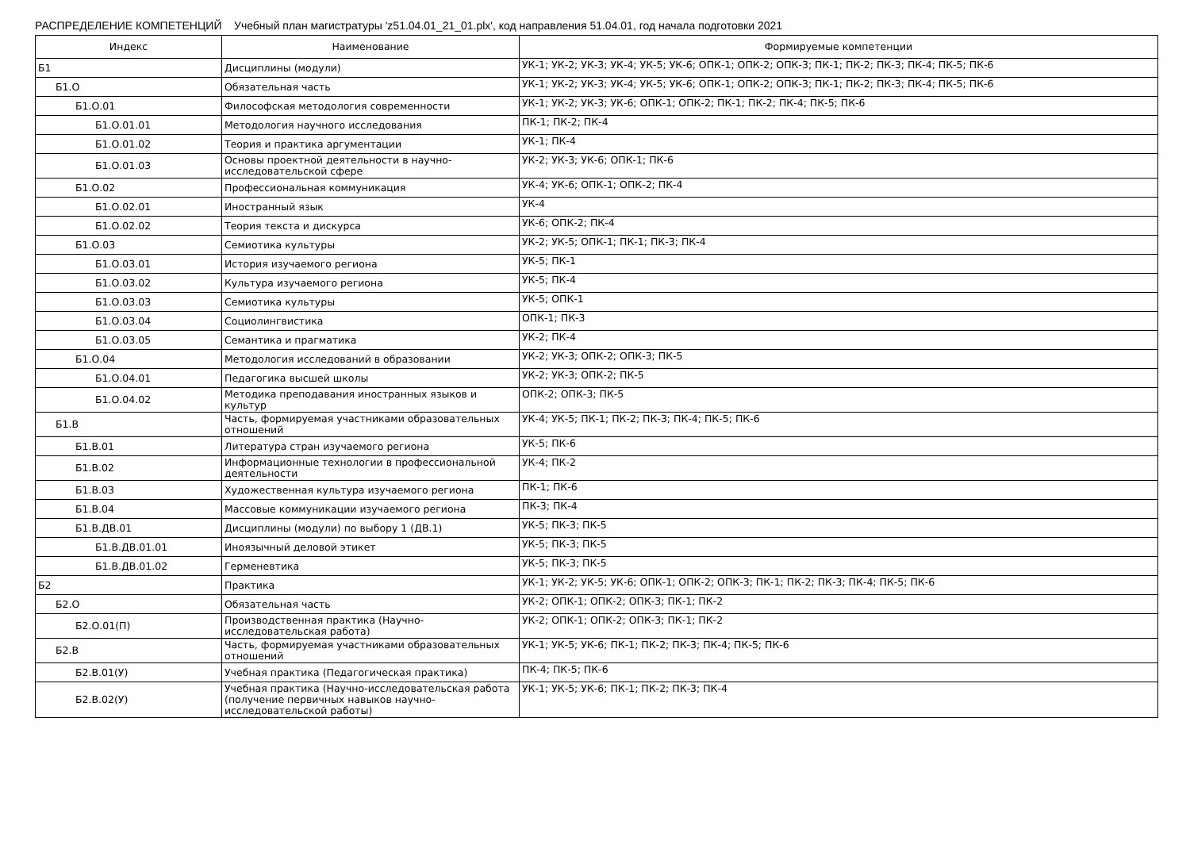РАСПРЕДЕЛЕНИЕ КОМПЕТЕНЦИЙ Учебный план магистратуры 'z51.04.01_21_01.plx', код направления 51.04.01, год начала подготовки 2021
| Индекс | Наименование | Формируемые компетенции |
| --- | --- | --- |
| Б1 | Дисциплины (модули) | УК-1; УК-2; УК-3; УК-4; УК-5; УК-6; ОПК-1; ОПК-2; ОПК-3; ПК-1; ПК-2; ПК-3; ПК-4; ПК-5; ПК-6 |
| Б1.О | Обязательная часть | УК-1; УК-2; УК-3; УК-4; УК-5; УК-6; ОПК-1; ОПК-2; ОПК-3; ПК-1; ПК-2; ПК-3; ПК-4; ПК-5; ПК-6 |
| Б1.О.01 | Философская методология современности | УК-1; УК-2; УК-3; УК-6; ОПК-1; ОПК-2; ПК-1; ПК-2; ПК-4; ПК-5; ПК-6 |
| Б1.О.01.01 | Методология научного исследования | ПК-1; ПК-2; ПК-4 |
| Б1.О.01.02 | Теория и практика аргументации | УК-1; ПК-4 |
| Б1.О.01.03 | Основы проектной деятельности в научно-исследовательской сфере | УК-2; УК-3; УК-6; ОПК-1; ПК-6 |
| Б1.О.02 | Профессиональная коммуникация | УК-4; УК-6; ОПК-1; ОПК-2; ПК-4 |
| Б1.О.02.01 | Иностранный язык | УК-4 |
| Б1.О.02.02 | Теория текста и дискурса | УК-6; ОПК-2; ПК-4 |
| Б1.О.03 | Семиотика культуры | УК-2; УК-5; ОПК-1; ПК-1; ПК-3; ПК-4 |
| Б1.О.03.01 | История изучаемого региона | УК-5; ПК-1 |
| Б1.О.03.02 | Культура изучаемого региона | УК-5; ПК-4 |
| Б1.О.03.03 | Семиотика культуры | УК-5; ОПК-1 |
| Б1.О.03.04 | Социолингвистика | ОПК-1; ПК-3 |
| Б1.О.03.05 | Семантика и прагматика | УК-2; ПК-4 |
| Б1.О.04 | Методология исследований в образовании | УК-2; УК-3; ОПК-2; ОПК-3; ПК-5 |
| Б1.О.04.01 | Педагогика высшей школы | УК-2; УК-3; ОПК-2; ПК-5 |
| Б1.О.04.02 | Методика преподавания иностранных языков и культур | ОПК-2; ОПК-3; ПК-5 |
| Б1.В | Часть, формируемая участниками образовательных отношений | УК-4; УК-5; ПК-1; ПК-2; ПК-3; ПК-4; ПК-5; ПК-6 |
| Б1.В.01 | Литература стран изучаемого региона | УК-5; ПК-6 |
| Б1.В.02 | Информационные технологии в профессиональной деятельности | УК-4; ПК-2 |
| Б1.В.03 | Художественная культура изучаемого региона | ПК-1; ПК-6 |
| Б1.В.04 | Массовые коммуникации изучаемого региона | ПК-3; ПК-4 |
| Б1.В.ДВ.01 | Дисциплины (модули) по выбору 1 (ДВ.1) | УК-5; ПК-3; ПК-5 |
| Б1.В.ДВ.01.01 | Иноязычный деловой этикет | УК-5; ПК-3; ПК-5 |
| Б1.В.ДВ.01.02 | Герменевтика | УК-5; ПК-3; ПК-5 |
| Б2 | Практика | УК-1; УК-2; УК-5; УК-6; ОПК-1; ОПК-2; ОПК-3; ПК-1; ПК-2; ПК-3; ПК-4; ПК-5; ПК-6 |
| Б2.О | Обязательная часть | УК-2; ОПК-1; ОПК-2; ОПК-3; ПК-1; ПК-2 |
| Б2.О.01(П) | Производственная практика (Научно-исследовательская работа) | УК-2; ОПК-1; ОПК-2; ОПК-3; ПК-1; ПК-2 |
| Б2.В | Часть, формируемая участниками образовательных отношений | УК-1; УК-5; УК-6; ПК-1; ПК-2; ПК-3; ПК-4; ПК-5; ПК-6 |
| Б2.В.01(У) | Учебная практика (Педагогическая практика) | ПК-4; ПК-5; ПК-6 |
| Б2.В.02(У) | Учебная практика (Научно-исследовательская работа (получение первичных навыков научно-исследовательской работы) | УК-1; УК-5; УК-6; ПК-1; ПК-2; ПК-3; ПК-4 |